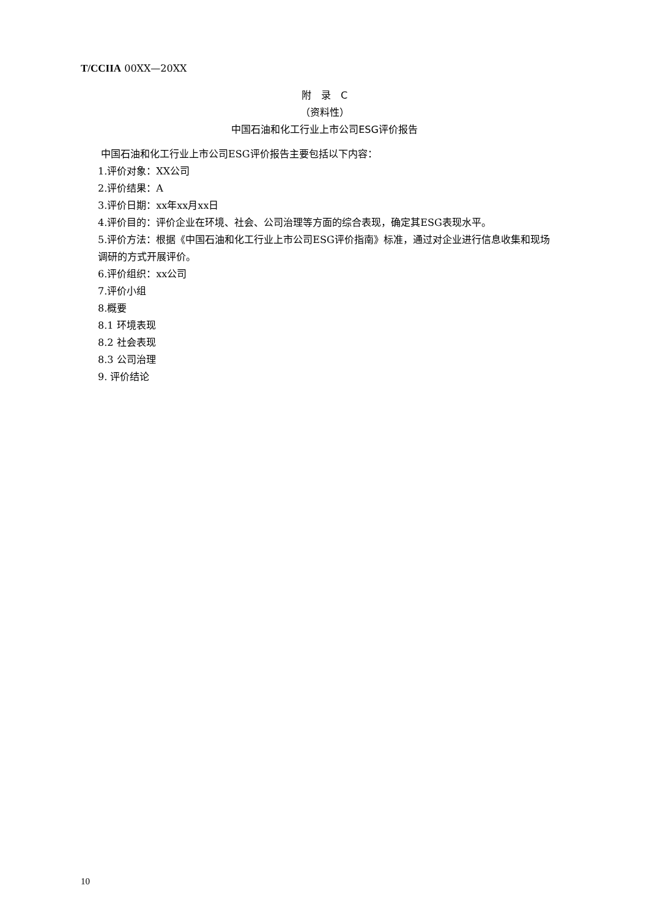T/CCIIA 00XX—20XX
附　录　C
（资料性）
中国石油和化工行业上市公司ESG评价报告
中国石油和化工行业上市公司ESG评价报告主要包括以下内容：
1.评价对象：XX公司
2.评价结果：A
3.评价日期：xx年xx月xx日
4.评价目的：评价企业在环境、社会、公司治理等方面的综合表现，确定其ESG表现水平。
5.评价方法：根据《中国石油和化工行业上市公司ESG评价指南》标准，通过对企业进行信息收集和现场调研的方式开展评价。
6.评价组织：xx公司
7.评价小组
8.概要
8.1 环境表现
8.2 社会表现
8.3 公司治理
9. 评价结论
10